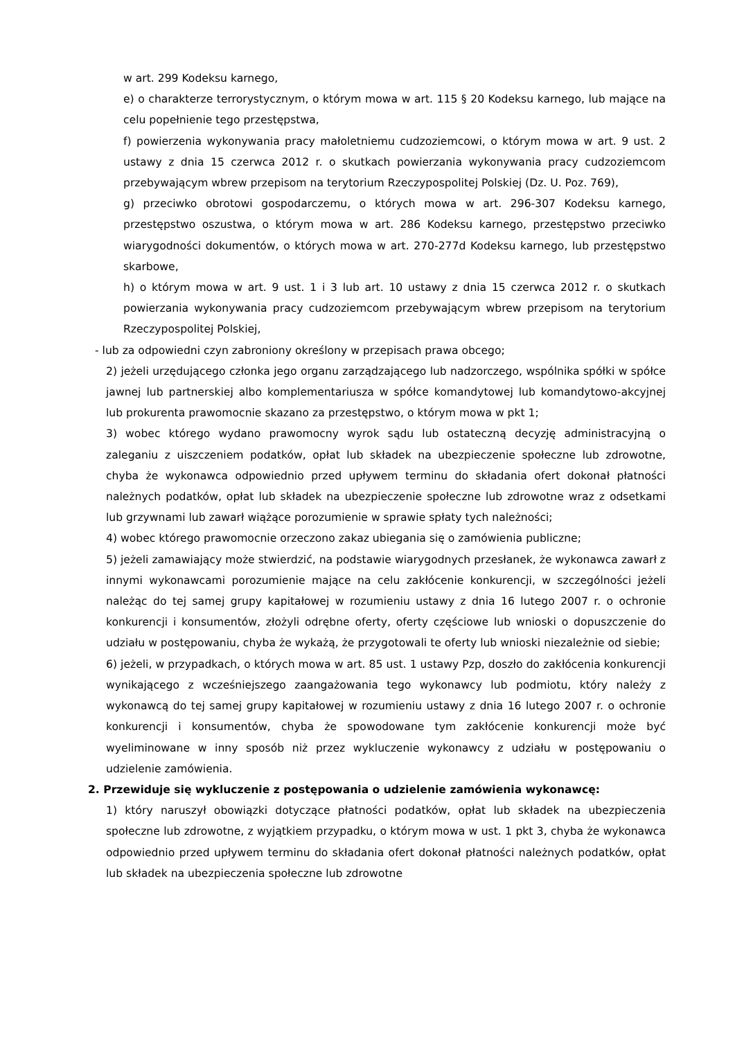w art. 299 Kodeksu karnego,
e) o charakterze terrorystycznym, o którym mowa w art. 115 § 20 Kodeksu karnego, lub mające na celu popełnienie tego przestępstwa,
f) powierzenia wykonywania pracy małoletniemu cudzoziemcowi, o którym mowa w art. 9 ust. 2 ustawy z dnia 15 czerwca 2012 r. o skutkach powierzania wykonywania pracy cudzoziemcom przebywającym wbrew przepisom na terytorium Rzeczypospolitej Polskiej (Dz. U. Poz. 769),
g) przeciwko obrotowi gospodarczemu, o których mowa w art. 296-307 Kodeksu karnego, przestępstwo oszustwa, o którym mowa w art. 286 Kodeksu karnego, przestępstwo przeciwko wiarygodności dokumentów, o których mowa w art. 270-277d Kodeksu karnego, lub przestępstwo skarbowe,
h) o którym mowa w art. 9 ust. 1 i 3 lub art. 10 ustawy z dnia 15 czerwca 2012 r. o skutkach powierzania wykonywania pracy cudzoziemcom przebywającym wbrew przepisom na terytorium Rzeczypospolitej Polskiej,
- lub za odpowiedni czyn zabroniony określony w przepisach prawa obcego;
2) jeżeli urzędującego członka jego organu zarządzającego lub nadzorczego, wspólnika spółki w spółce jawnej lub partnerskiej albo komplementariusza w spółce komandytowej lub komandytowo-akcyjnej lub prokurenta prawomocnie skazano za przestępstwo, o którym mowa w pkt 1;
3) wobec którego wydano prawomocny wyrok sądu lub ostateczną decyzję administracyjną o zaleganiu z uiszczeniem podatków, opłat lub składek na ubezpieczenie społeczne lub zdrowotne, chyba że wykonawca odpowiednio przed upływem terminu do składania ofert dokonał płatności należnych podatków, opłat lub składek na ubezpieczenie społeczne lub zdrowotne wraz z odsetkami lub grzywnami lub zawarł wiążące porozumienie w sprawie spłaty tych należności;
4) wobec którego prawomocnie orzeczono zakaz ubiegania się o zamówienia publiczne;
5) jeżeli zamawiający może stwierdzić, na podstawie wiarygodnych przesłanek, że wykonawca zawarł z innymi wykonawcami porozumienie mające na celu zakłócenie konkurencji, w szczególności jeżeli należąc do tej samej grupy kapitałowej w rozumieniu ustawy z dnia 16 lutego 2007 r. o ochronie konkurencji i konsumentów, złożyli odrębne oferty, oferty częściowe lub wnioski o dopuszczenie do udziału w postępowaniu, chyba że wykażą, że przygotowali te oferty lub wnioski niezależnie od siebie;
6) jeżeli, w przypadkach, o których mowa w art. 85 ust. 1 ustawy Pzp, doszło do zakłócenia konkurencji wynikającego z wcześniejszego zaangażowania tego wykonawcy lub podmiotu, który należy z wykonawcą do tej samej grupy kapitałowej w rozumieniu ustawy z dnia 16 lutego 2007 r. o ochronie konkurencji i konsumentów, chyba że spowodowane tym zakłócenie konkurencji może być wyeliminowane w inny sposób niż przez wykluczenie wykonawcy z udziału w postępowaniu o udzielenie zamówienia.
2. Przewiduje się wykluczenie z postępowania o udzielenie zamówienia wykonawcę:
1) który naruszył obowiązki dotyczące płatności podatków, opłat lub składek na ubezpieczenia społeczne lub zdrowotne, z wyjątkiem przypadku, o którym mowa w ust. 1 pkt 3, chyba że wykonawca odpowiednio przed upływem terminu do składania ofert dokonał płatności należnych podatków, opłat lub składek na ubezpieczenia społeczne lub zdrowotne